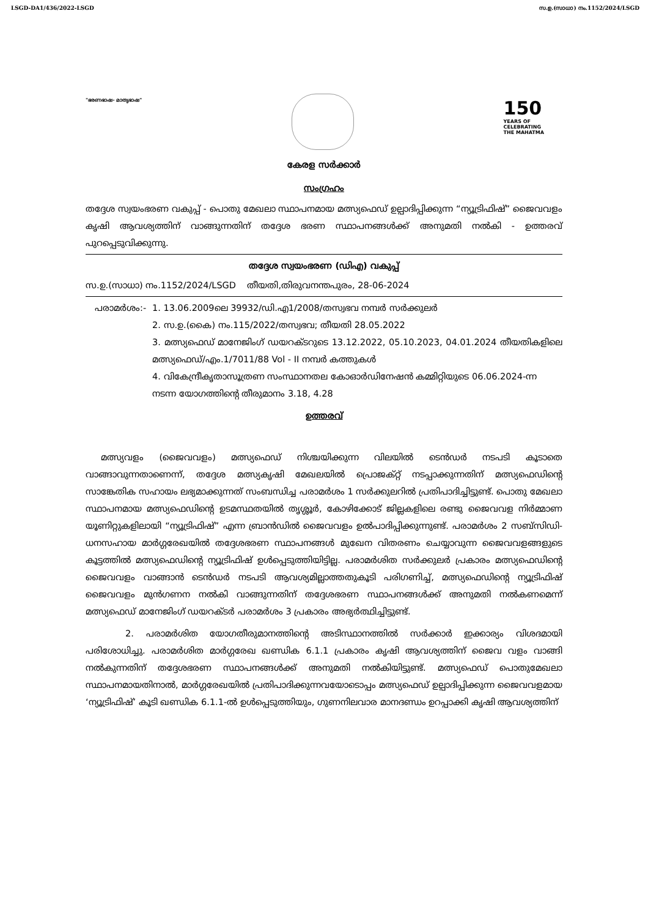LSGD-DA1/436/2022-LSGD സ.ഉ.(സാധാ) നം.1152/2024/LSGD
"ഭരണഭാഷ- മാതൃഭാഷ"
150
YEARS OF
CELEBRATING
THE MAHATMA
കേരള സർക്കാർ
സംഗ്രഹം
തദ്ദേശ സ്വയംഭരണ വകുപ്പ് - പൊതു മേഖലാ സ്ഥാപനമായ മത്സ്യഫെഡ് ഉല്പാദിപ്പിക്കുന്ന “ന്യൂട്രിഫിഷ്” ജൈവവളം കൃഷി ആവശ്യത്തിന് വാങ്ങുന്നതിന് തദ്ദേശ ഭരണ സ്ഥാപനങ്ങൾക്ക് അനുമതി നൽകി - ഉത്തരവ് പുറപ്പെടുവിക്കുന്നു.
തദ്ദേശ സ്വയംഭരണ (ഡിഎ) വകുപ്പ്
സ.ഉ.(സാധാ) നം.1152/2024/LSGD തീയതി,തിരുവനന്തപുരം, 28-06-2024
പരാമർശം:- 1. 13.06.2009ലെ 39932/ഡി.എ1/2008/തസ്വഭവ നമ്പർ സർക്കുലർ
2. സ.ഉ.(കൈ) നം.115/2022/തസ്വഭവ; തീയതി 28.05.2022
3. മത്സ്യഫെഡ് മാനേജിംഗ് ഡയറക്ടറുടെ 13.12.2022, 05.10.2023, 04.01.2024 തീയതികളിലെ മത്സ്യഫെഡ്/എം.1/7011/88 Vol - II നമ്പർ കത്തുകൾ
4. വികേന്ദ്രീകൃതാസൂത്രണ സംസ്ഥാനതല കോഓർഡിനേഷൻ കമ്മിറ്റിയുടെ 06.06.2024-ന്ന നടന്ന യോഗത്തിന്റെ തീരുമാനം 3.18, 4.28
ഉത്തരവ്
മത്സ്യവളം (ജൈവവളം) മത്സ്യഫെഡ് നിശ്ചയിക്കുന്ന വിലയിൽ ടെൻഡർ നടപടി കൂടാതെ വാങ്ങാവുന്നതാണെന്ന്, തദ്ദേശ മത്സ്യകൃഷി മേഖലയിൽ പ്രൊജക്റ്റ് നടപ്പാക്കുന്നതിന് മത്സ്യഫെഡിന്റെ സാങ്കേതിക സഹായം ലഭ്യമാക്കുന്നത് സംബന്ധിച്ച പരാമർശം 1 സർക്കുലറിൽ പ്രതിപാദിച്ചിട്ടുണ്ട്. പൊതു മേഖലാ സ്ഥാപനമായ മത്സ്യഫെഡിന്റെ ഉടമസ്ഥതയിൽ തൃശ്ശൂർ, കോഴിക്കോട് ജില്ലകളിലെ രണ്ടു ജൈവവള നിർമ്മാണ യൂണിറ്റുകളിലായി “ന്യൂട്രിഫിഷ്” എന്ന ബ്രാൻഡിൽ ജൈവവളം ഉൽപാദിപ്പിക്കുന്നുണ്ട്. പരാമർശം 2 സബ്സിഡി-ധനസഹായ മാർഗ്ഗരേഖയിൽ തദ്ദേശഭരണ സ്ഥാപനങ്ങൾ മുഖേന വിതരണം ചെയ്യാവുന്ന ജൈവവളങ്ങളുടെ കൂട്ടത്തിൽ മത്സ്യഫെഡിന്റെ ന്യൂട്രിഫിഷ് ഉൾപ്പെടുത്തിയിട്ടില്ല. പരാമർശിത സർക്കുലർ പ്രകാരം മത്സ്യഫെഡിന്റെ ജൈവവളം വാങ്ങാൻ ടെൻഡർ നടപടി ആവശ്യമില്ലാത്തതുകൂടി പരിഗണിച്ച്, മത്സ്യഫെഡിന്റെ ന്യൂട്രിഫിഷ് ജൈവവളം മുൻഗണന നൽകി വാങ്ങുന്നതിന് തദ്ദേശഭരണ സ്ഥാപനങ്ങൾക്ക് അനുമതി നൽകണമെന്ന് മത്സ്യഫെഡ് മാനേജിംഗ് ഡയറക്ടർ പരാമർശം 3 പ്രകാരം അഭ്യർത്ഥിച്ചിട്ടുണ്ട്.
2. പരാമർശിത യോഗതീരുമാനത്തിന്റെ അടിസ്ഥാനത്തിൽ സർക്കാർ ഇക്കാര്യം വിശദമായി പരിശോധിച്ചു. പരാമർശിത മാർഗ്ഗരേഖ ഖണ്ഡിക 6.1.1 പ്രകാരം കൃഷി ആവശ്യത്തിന് ജൈവ വളം വാങ്ങി നൽകുന്നതിന് തദ്ദേശഭരണ സ്ഥാപനങ്ങൾക്ക് അനുമതി നൽകിയിട്ടുണ്ട്. മത്സ്യഫെഡ് പൊതുമേഖലാ സ്ഥാപനമായതിനാൽ, മാർഗ്ഗരേഖയിൽ പ്രതിപാദിക്കുന്നവയോടൊപ്പം മത്സ്യഫെഡ് ഉല്പാദിപ്പിക്കുന്ന ജൈവവളമായ ‘ന്യൂട്രിഫിഷ്’ കൂടി ഖണ്ഡിക 6.1.1-ൽ ഉൾപ്പെടുത്തിയും, ഗുണനിലവാര മാനദണ്ഡം ഉറപ്പാക്കി കൃഷി ആവശ്യത്തിന്